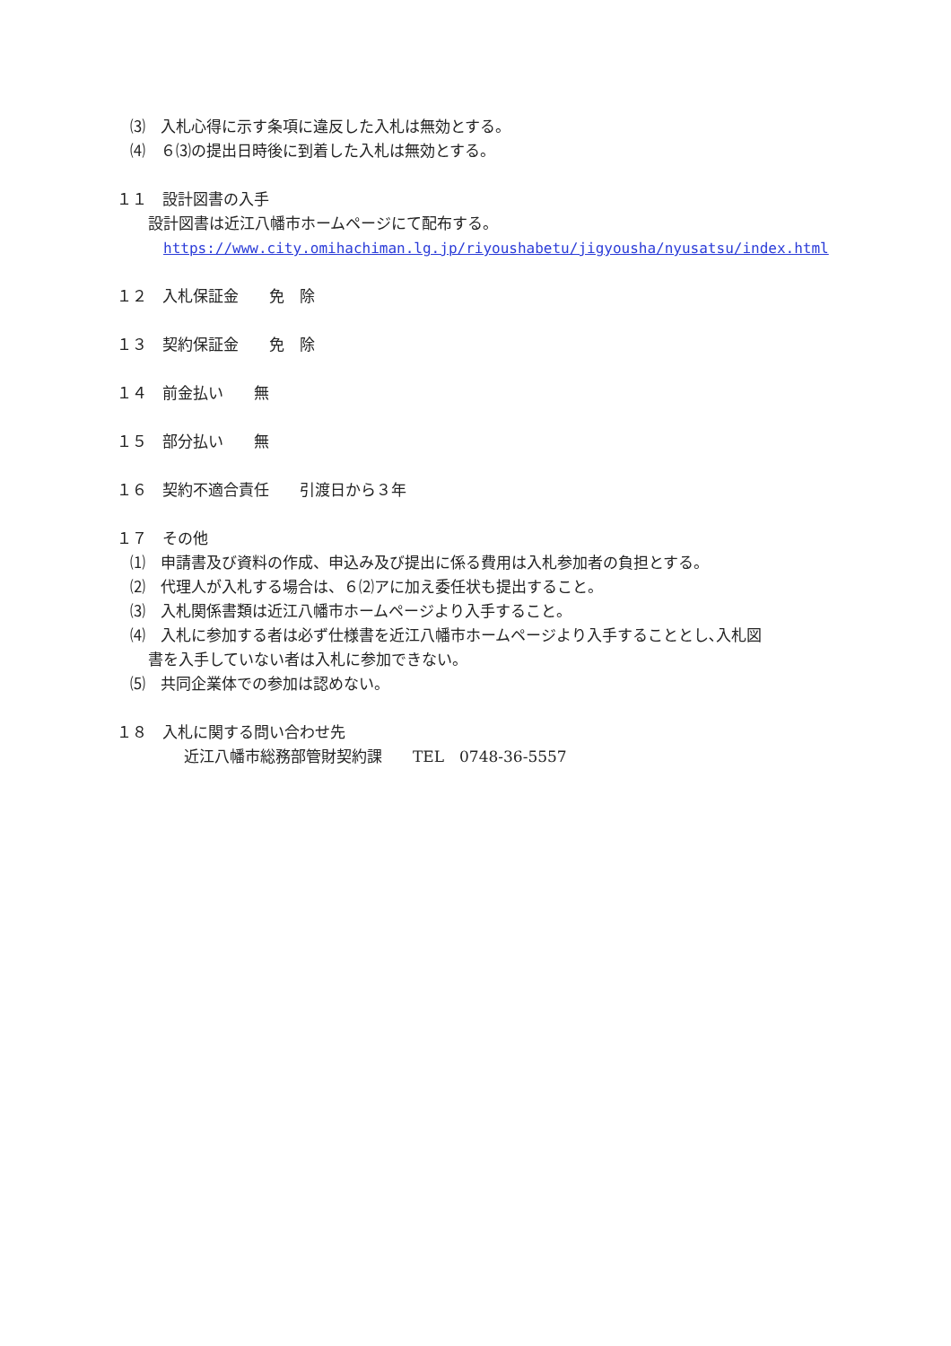⑶　入札心得に示す条項に違反した入札は無効とする。
⑷　６⑶の提出日時後に到着した入札は無効とする。
１１　設計図書の入手
設計図書は近江八幡市ホームページにて配布する。
https://www.city.omihachiman.lg.jp/riyoushabetu/jigyousha/nyusatsu/index.html
１２　入札保証金　　免　除
１３　契約保証金　　免　除
１４　前金払い　　無
１５　部分払い　　無
１６　契約不適合責任　　引渡日から３年
１７　その他
⑴　申請書及び資料の作成、申込み及び提出に係る費用は入札参加者の負担とする。
⑵　代理人が入札する場合は、６⑵アに加え委任状も提出すること。
⑶　入札関係書類は近江八幡市ホームページより入手すること。
⑷　入札に参加する者は必ず仕様書を近江八幡市ホームページより入手することとし､入札図
書を入手していない者は入札に参加できない。
⑸　共同企業体での参加は認めない。
１８　入札に関する問い合わせ先
近江八幡市総務部管財契約課　　TEL　0748-36-5557